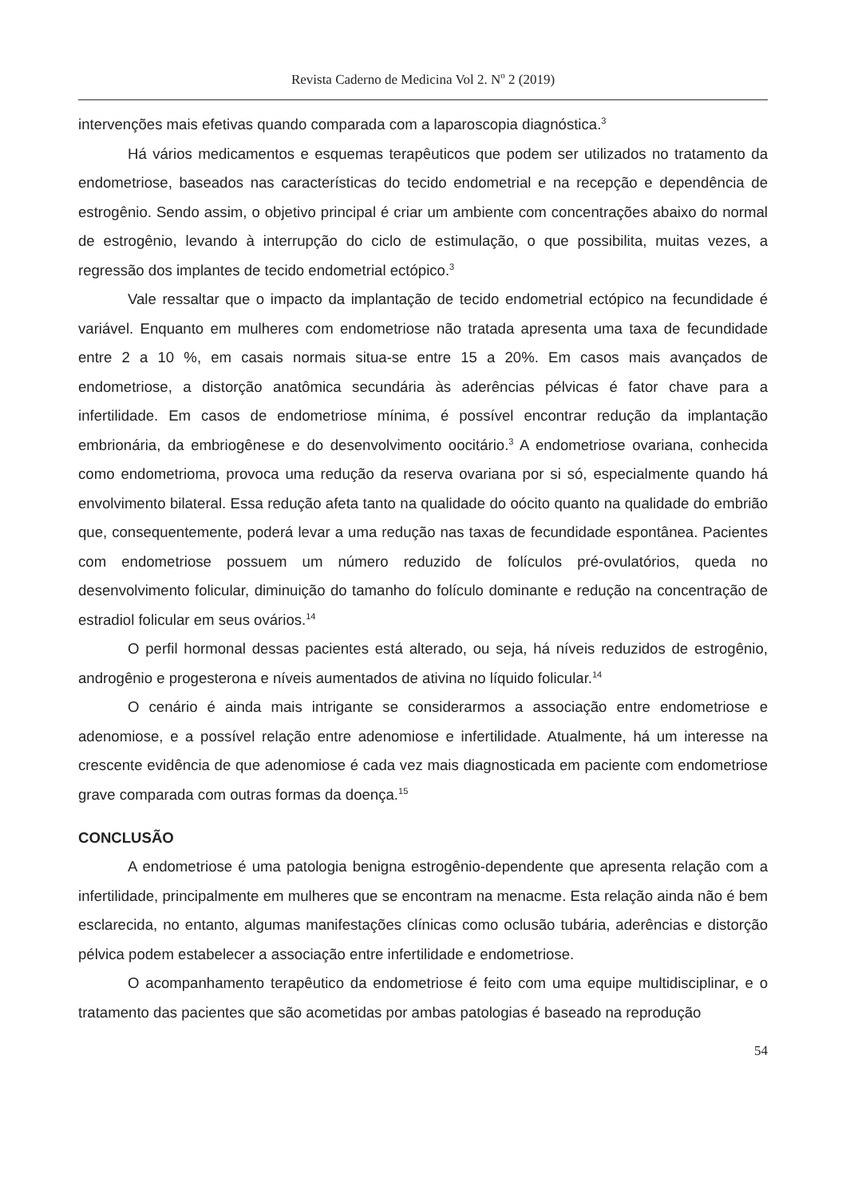Revista Caderno de Medicina Vol 2. N<sup>o</sup> 2 (2019)
intervenções mais efetivas quando comparada com a laparoscopia diagnóstica.<sup>3</sup>
Há vários medicamentos e esquemas terapêuticos que podem ser utilizados no tratamento da endometriose, baseados nas características do tecido endometrial e na recepção e dependência de estrogênio. Sendo assim, o objetivo principal é criar um ambiente com concentrações abaixo do normal de estrogênio, levando à interrupção do ciclo de estimulação, o que possibilita, muitas vezes, a regressão dos implantes de tecido endometrial ectópico.<sup>3</sup>
Vale ressaltar que o impacto da implantação de tecido endometrial ectópico na fecundidade é variável. Enquanto em mulheres com endometriose não tratada apresenta uma taxa de fecundidade entre 2 a 10 %, em casais normais situa-se entre 15 a 20%. Em casos mais avançados de endometriose, a distorção anatômica secundária às aderências pélvicas é fator chave para a infertilidade. Em casos de endometriose mínima, é possível encontrar redução da implantação embrionária, da embriogênese e do desenvolvimento oocitário.<sup>3</sup> A endometriose ovariana, conhecida como endometrioma, provoca uma redução da reserva ovariana por si só, especialmente quando há envolvimento bilateral. Essa redução afeta tanto na qualidade do oócito quanto na qualidade do embrião que, consequentemente, poderá levar a uma redução nas taxas de fecundidade espontânea. Pacientes com endometriose possuem um número reduzido de folículos pré-ovulatórios, queda no desenvolvimento folicular, diminuição do tamanho do folículo dominante e redução na concentração de estradiol folicular em seus ovários.<sup>14</sup>
O perfil hormonal dessas pacientes está alterado, ou seja, há níveis reduzidos de estrogênio, androgênio e progesterona e níveis aumentados de ativina no líquido folicular.<sup>14</sup>
O cenário é ainda mais intrigante se considerarmos a associação entre endometriose e adenomiose, e a possível relação entre adenomiose e infertilidade. Atualmente, há um interesse na crescente evidência de que adenomiose é cada vez mais diagnosticada em paciente com endometriose grave comparada com outras formas da doença.<sup>15</sup>
CONCLUSÃO
A endometriose é uma patologia benigna estrogênio-dependente que apresenta relação com a infertilidade, principalmente em mulheres que se encontram na menacme. Esta relação ainda não é bem esclarecida, no entanto, algumas manifestações clínicas como oclusão tubária, aderências e distorção pélvica podem estabelecer a associação entre infertilidade e endometriose.
O acompanhamento terapêutico da endometriose é feito com uma equipe multidisciplinar, e o tratamento das pacientes que são acometidas por ambas patologias é baseado na reprodução
54